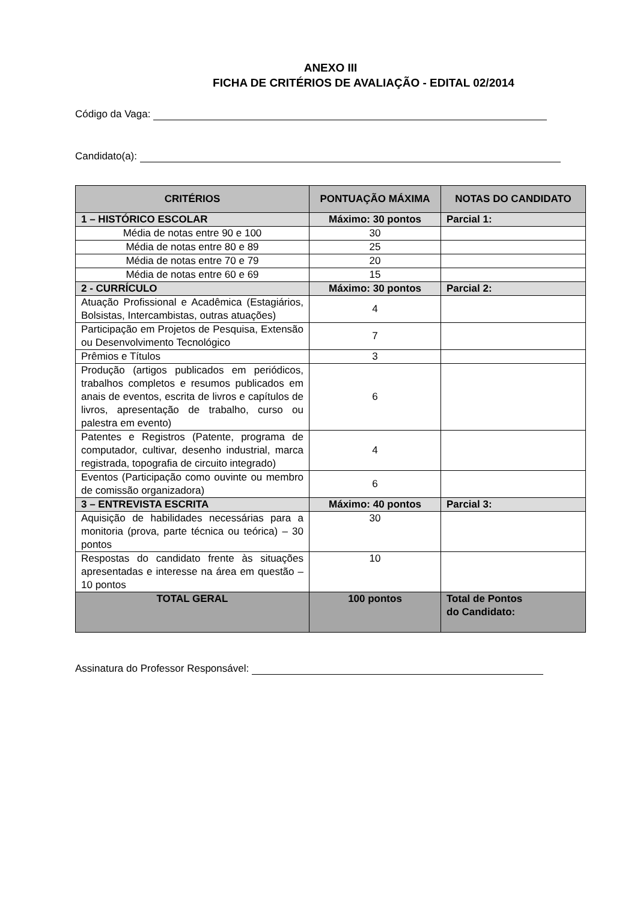ANEXO III
FICHA DE CRITÉRIOS DE AVALIAÇÃO - EDITAL 02/2014
Código da Vaga:
Candidato(a):
| CRITÉRIOS | PONTUAÇÃO MÁXIMA | NOTAS DO CANDIDATO |
| --- | --- | --- |
| 1 – HISTÓRICO ESCOLAR | Máximo: 30 pontos | Parcial 1: |
| Média de notas entre 90 e 100 | 30 | |
| Média de notas entre 80 e 89 | 25 | |
| Média de notas entre 70 e 79 | 20 | |
| Média de notas entre 60 e 69 | 15 | |
| 2 - CURRÍCULO | Máximo: 30 pontos | Parcial 2: |
| Atuação Profissional e Acadêmica (Estagiários, Bolsistas, Intercambistas, outras atuações) | 4 | |
| Participação em Projetos de Pesquisa, Extensão ou Desenvolvimento Tecnológico | 7 | |
| Prêmios e Títulos | 3 | |
| Produção (artigos publicados em periódicos, trabalhos completos e resumos publicados em anais de eventos, escrita de livros e capítulos de livros, apresentação de trabalho, curso ou palestra em evento) | 6 | |
| Patentes e Registros (Patente, programa de computador, cultivar, desenho industrial, marca registrada, topografia de circuito integrado) | 4 | |
| Eventos (Participação como ouvinte ou membro de comissão organizadora) | 6 | |
| 3 – ENTREVISTA ESCRITA | Máximo: 40 pontos | Parcial 3: |
| Aquisição de habilidades necessárias para a monitoria (prova, parte técnica ou teórica) – 30 pontos | 30 | |
| Respostas do candidato frente às situações apresentadas e interesse na área em questão – 10 pontos | 10 | |
| TOTAL GERAL | 100 pontos | Total de Pontos do Candidato: |
Assinatura do Professor Responsável: